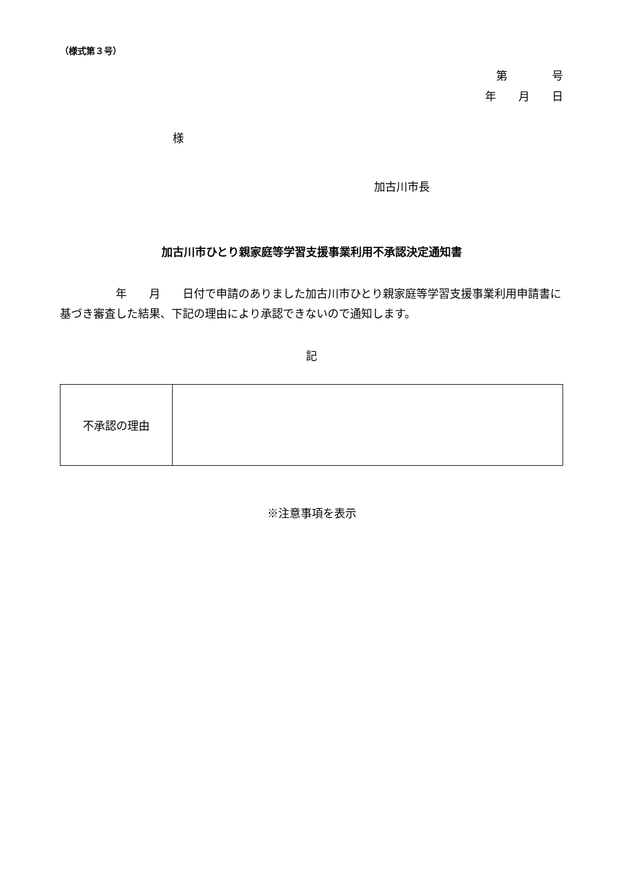（様式第３号）
第　　　　号
年　　月　　日
様
加古川市長
加古川市ひとり親家庭等学習支援事業利用不承認決定通知書
　　　　　年　　月　　日付で申請のありました加古川市ひとり親家庭等学習支援事業利用申請書に基づき審査した結果、下記の理由により承認できないので通知します。
記
| 不承認の理由 | |
※注意事項を表示